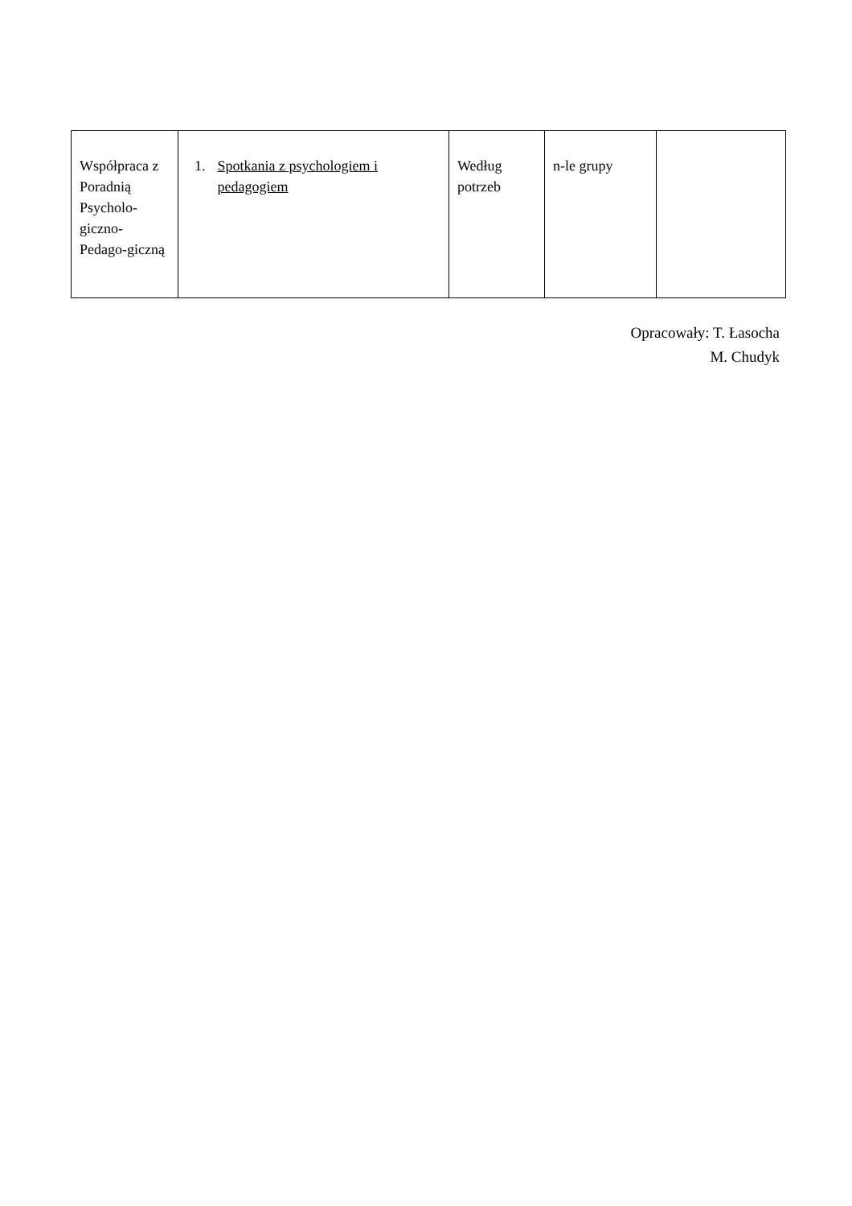| Współpraca z Poradnią Psycholo-giczno-Pedago-giczną | 1. Spotkania z psychologiem i pedagogiem | Według potrzeb | n-le grupy | |
Opracowały: T. Łasocha
M. Chudyk